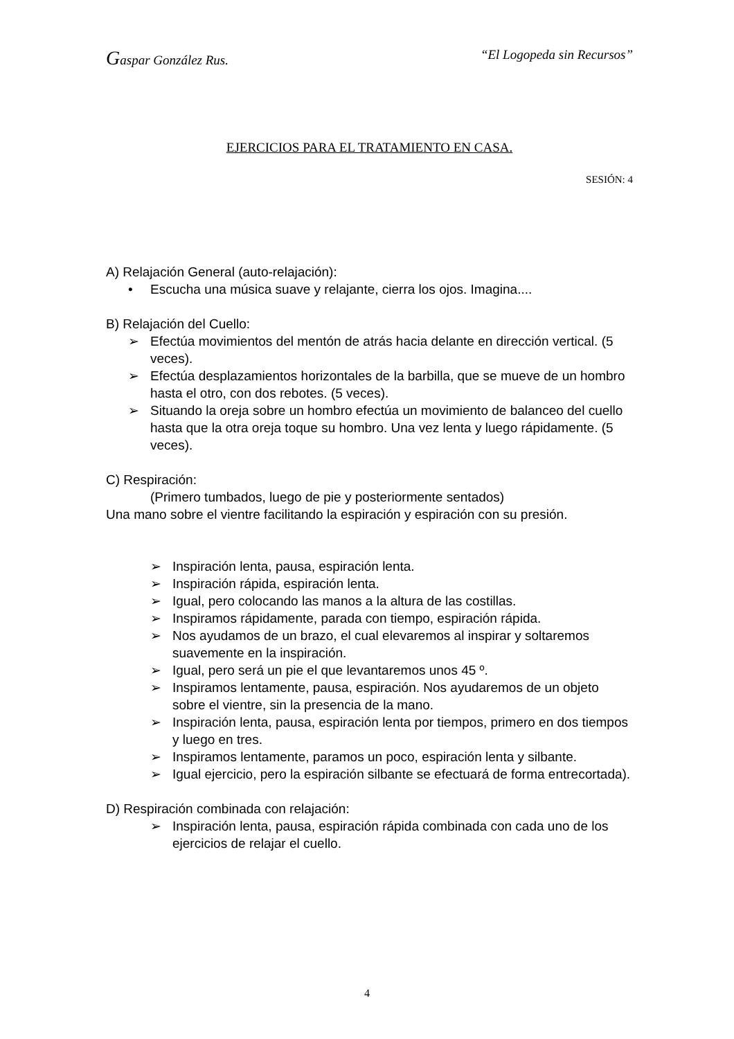Gaspar González Rus. “El Logopeda sin Recursos”
EJERCICIOS PARA EL TRATAMIENTO EN CASA.
SESIÓN: 4
A) Relajación General (auto-relajación):
• Escucha una música suave y relajante, cierra los ojos. Imagina....
B) Relajación del Cuello:
➢ Efectúa movimientos del mentón de atrás hacia delante en dirección vertical. (5 veces).
➢ Efectúa desplazamientos horizontales de la barbilla, que se mueve de un hombro hasta el otro, con dos rebotes. (5 veces).
➢ Situando la oreja sobre un hombro efectúa un movimiento de balanceo del cuello hasta que la otra oreja toque su hombro. Una vez lenta y luego rápidamente. (5 veces).
C) Respiración:
(Primero tumbados, luego de pie y posteriormente sentados)
Una mano sobre el vientre facilitando la espiración y espiración con su presión.
➢ Inspiración lenta, pausa, espiración lenta.
➢ Inspiración rápida, espiración lenta.
➢ Igual, pero colocando las manos a la altura de las costillas.
➢ Inspiramos rápidamente, parada con tiempo, espiración rápida.
➢ Nos ayudamos de un brazo, el cual elevaremos al inspirar y soltaremos suavemente en la inspiración.
➢ Igual, pero será un pie el que levantaremos unos 45 º.
➢ Inspiramos lentamente, pausa, espiración. Nos ayudaremos de un objeto sobre el vientre, sin la presencia de la mano.
➢ Inspiración lenta, pausa, espiración lenta por tiempos, primero en dos tiempos y luego en tres.
➢ Inspiramos lentamente, paramos un poco, espiración lenta y silbante.
➢ Igual ejercicio, pero la espiración silbante se efectuará de forma entrecortada).
D) Respiración combinada con relajación:
➢ Inspiración lenta, pausa, espiración rápida combinada con cada uno de los ejercicios de relajar el cuello.
4